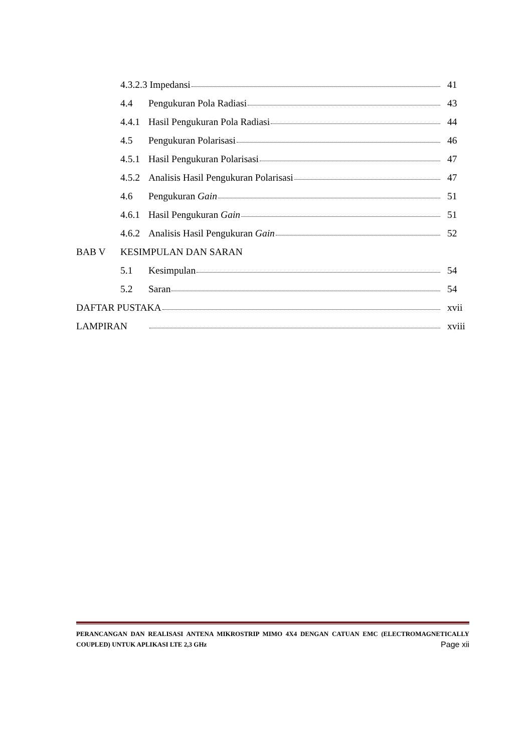4.3.2.3 Impedansi 41
4.4 Pengukuran Pola Radiasi 43
4.4.1 Hasil Pengukuran Pola Radiasi 44
4.5 Pengukuran Polarisasi 46
4.5.1 Hasil Pengukuran Polarisasi 47
4.5.2 Analisis Hasil Pengukuran Polarisasi 47
4.6 Pengukuran Gain 51
4.6.1 Hasil Pengukuran Gain 51
4.6.2 Analisis Hasil Pengukuran Gain 52
BAB V KESIMPULAN DAN SARAN
5.1 Kesimpulan 54
5.2 Saran 54
DAFTAR PUSTAKA xvii
LAMPIRAN xviii
PERANCANGAN DAN REALISASI ANTENA MIKROSTRIP MIMO 4X4 DENGAN CATUAN EMC (ELECTROMAGNETICALLY COUPLED) UNTUK APLIKASI LTE 2,3 GHz Page xii